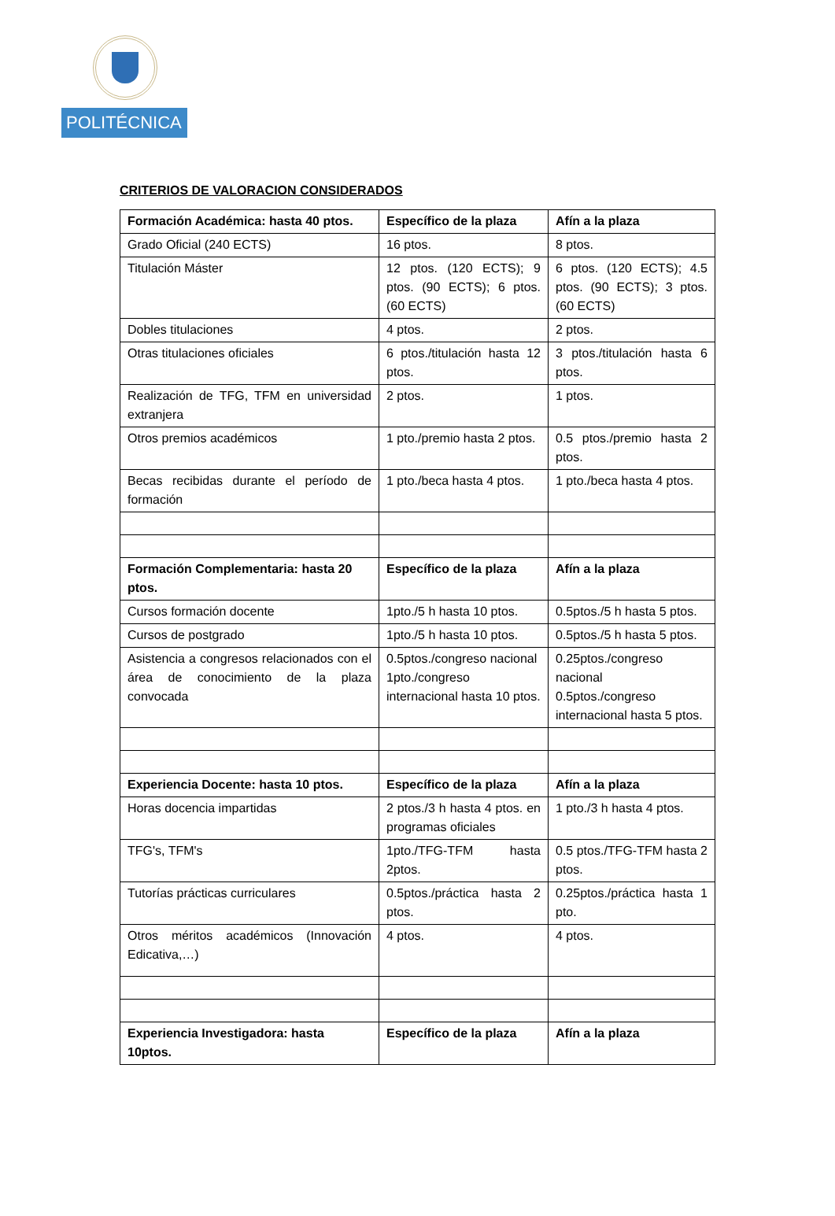POLITÉCNICA
CRITERIOS DE VALORACION CONSIDERADOS
| Formación Académica: hasta 40 ptos. | Específico de la plaza | Afín a la plaza |
| --- | --- | --- |
| Grado Oficial (240 ECTS) | 16 ptos. | 8 ptos. |
| Titulación Máster | 12 ptos. (120 ECTS); 9 ptos. (90 ECTS); 6 ptos. (60 ECTS) | 6 ptos. (120 ECTS); 4.5 ptos. (90 ECTS); 3 ptos. (60 ECTS) |
| Dobles titulaciones | 4 ptos. | 2 ptos. |
| Otras titulaciones oficiales | 6 ptos./titulación hasta 12 ptos. | 3 ptos./titulación hasta 6 ptos. |
| Realización de TFG, TFM en universidad extranjera | 2 ptos. | 1 ptos. |
| Otros premios académicos | 1 pto./premio hasta 2 ptos. | 0.5 ptos./premio hasta 2 ptos. |
| Becas recibidas durante el período de formación | 1 pto./beca hasta 4 ptos. | 1 pto./beca hasta 4 ptos. |
| Formación Complementaria: hasta 20 ptos. | Específico de la plaza | Afín a la plaza |
| Cursos formación docente | 1pto./5 h hasta 10 ptos. | 0.5ptos./5 h hasta 5 ptos. |
| Cursos de postgrado | 1pto./5 h hasta 10 ptos. | 0.5ptos./5 h hasta 5 ptos. |
| Asistencia a congresos relacionados con el área de conocimiento de la plaza convocada | 0.5ptos./congreso nacional 1pto./congreso internacional hasta 10 ptos. | 0.25ptos./congreso nacional 0.5ptos./congreso internacional hasta 5 ptos. |
| Experiencia Docente: hasta 10 ptos. | Específico de la plaza | Afín a la plaza |
| Horas docencia impartidas | 2 ptos./3 h hasta 4 ptos. en programas oficiales | 1 pto./3 h hasta 4 ptos. |
| TFG's, TFM's | 1pto./TFG-TFM hasta 2ptos. | 0.5 ptos./TFG-TFM hasta 2 ptos. |
| Tutorías prácticas curriculares | 0.5ptos./práctica hasta 2 ptos. | 0.25ptos./práctica hasta 1 pto. |
| Otros méritos académicos (Innovación Edicativa,…) | 4 ptos. | 4 ptos. |
| Experiencia Investigadora: hasta 10ptos. | Específico de la plaza | Afín a la plaza |